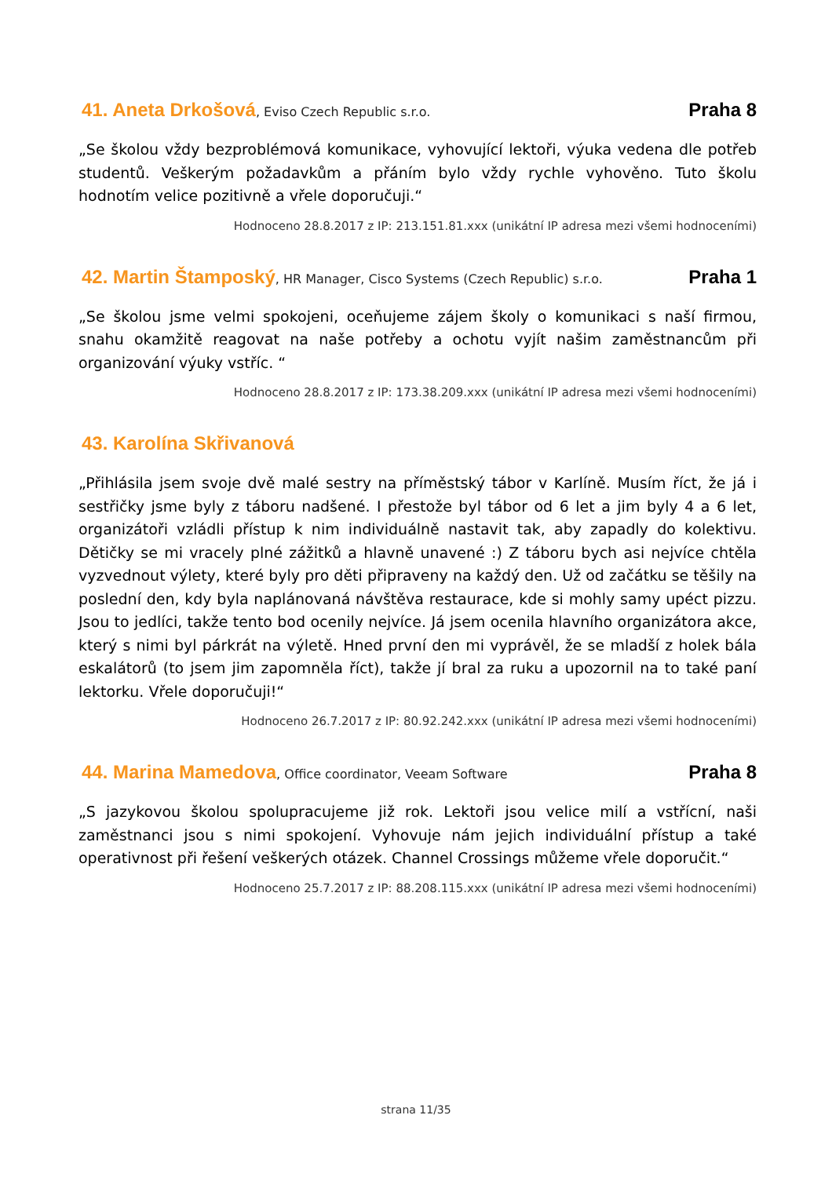41. Aneta Drkošová, Eviso Czech Republic s.r.o.
Praha 8
„Se školou vždy bezproblémová komunikace, vyhovující lektoři, výuka vedena dle potřeb studentů. Veškerým požadavkům a přáním bylo vždy rychle vyhověno. Tuto školu hodnotím velice pozitivně a vřele doporučuji.“
Hodnoceno 28.8.2017 z IP: 213.151.81.xxx (unikátní IP adresa mezi všemi hodnoceními)
42. Martin Štamposký, HR Manager, Cisco Systems (Czech Republic) s.r.o.
Praha 1
„Se školou jsme velmi spokojeni, oceňujeme zájem školy o komunikaci s naší firmou, snahu okamžitě reagovat na naše potřeby a ochotu vyjít našim zaměstnancům při organizování výuky vstříc. “
Hodnoceno 28.8.2017 z IP: 173.38.209.xxx (unikátní IP adresa mezi všemi hodnoceními)
43. Karolína Skřivanová
„Přihlásila jsem svoje dvě malé sestry na příměstský tábor v Karlíně. Musím říct, že já i sestřičky jsme byly z táboru nadšené. I přestože byl tábor od 6 let a jim byly 4 a 6 let, organizátoři vzládli přístup k nim individuálně nastavit tak, aby zapadly do kolektivu. Dětičky se mi vracely plné zážitků a hlavně unavené :) Z táboru bych asi nejvíce chtěla vyzvednout výlety, které byly pro děti připraveny na každý den. Už od začátku se těšily na poslední den, kdy byla naplánovaná návštěva restaurace, kde si mohly samy upéct pizzu. Jsou to jedlíci, takže tento bod ocenily nejvíce. Já jsem ocenila hlavního organizátora akce, který s nimi byl párkrát na výletě. Hned první den mi vyprávěl, že se mladší z holek bála eskalátorů (to jsem jim zapomněla říct), takže jí bral za ruku a upozornil na to také paní lektorku. Vřele doporučuji!“
Hodnoceno 26.7.2017 z IP: 80.92.242.xxx (unikátní IP adresa mezi všemi hodnoceními)
44. Marina Mamedova, Office coordinator, Veeam Software
Praha 8
„S jazykovou školou spolupracujeme již rok. Lektoři jsou velice milí a vstřícní, naši zaměstnanci jsou s nimi spokojení. Vyhovuje nám jejich individuální přístup a také operativnost při řešení veškerých otázek. Channel Crossings můžeme vřele doporučit.“
Hodnoceno 25.7.2017 z IP: 88.208.115.xxx (unikátní IP adresa mezi všemi hodnoceními)
strana 11/35